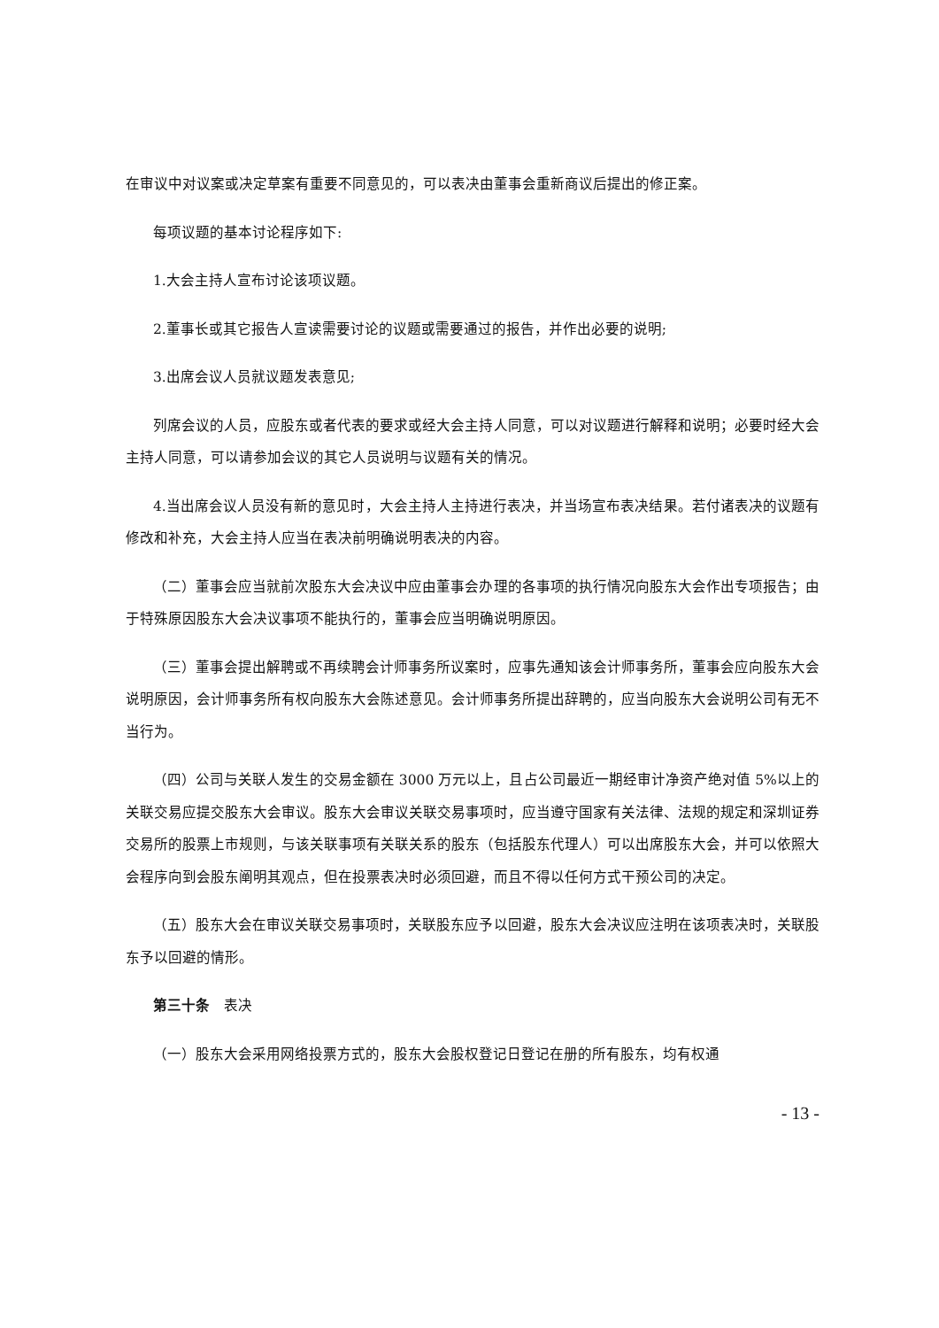在审议中对议案或决定草案有重要不同意见的，可以表决由董事会重新商议后提出的修正案。
每项议题的基本讨论程序如下:
1.大会主持人宣布讨论该项议题。
2.董事长或其它报告人宣读需要讨论的议题或需要通过的报告，并作出必要的说明;
3.出席会议人员就议题发表意见;
列席会议的人员，应股东或者代表的要求或经大会主持人同意，可以对议题进行解释和说明；必要时经大会主持人同意，可以请参加会议的其它人员说明与议题有关的情况。
4.当出席会议人员没有新的意见时，大会主持人主持进行表决，并当场宣布表决结果。若付诸表决的议题有修改和补充，大会主持人应当在表决前明确说明表决的内容。
（二）董事会应当就前次股东大会决议中应由董事会办理的各事项的执行情况向股东大会作出专项报告；由于特殊原因股东大会决议事项不能执行的，董事会应当明确说明原因。
（三）董事会提出解聘或不再续聘会计师事务所议案时，应事先通知该会计师事务所，董事会应向股东大会说明原因，会计师事务所有权向股东大会陈述意见。会计师事务所提出辞聘的，应当向股东大会说明公司有无不当行为。
（四）公司与关联人发生的交易金额在 3000 万元以上，且占公司最近一期经审计净资产绝对值 5%以上的关联交易应提交股东大会审议。股东大会审议关联交易事项时，应当遵守国家有关法律、法规的规定和深圳证券交易所的股票上市规则，与该关联事项有关联关系的股东（包括股东代理人）可以出席股东大会，并可以依照大会程序向到会股东阐明其观点，但在投票表决时必须回避，而且不得以任何方式干预公司的决定。
（五）股东大会在审议关联交易事项时，关联股东应予以回避，股东大会决议应注明在该项表决时，关联股东予以回避的情形。
第三十条　表决
（一）股东大会采用网络投票方式的，股东大会股权登记日登记在册的所有股东，均有权通
- 13 -